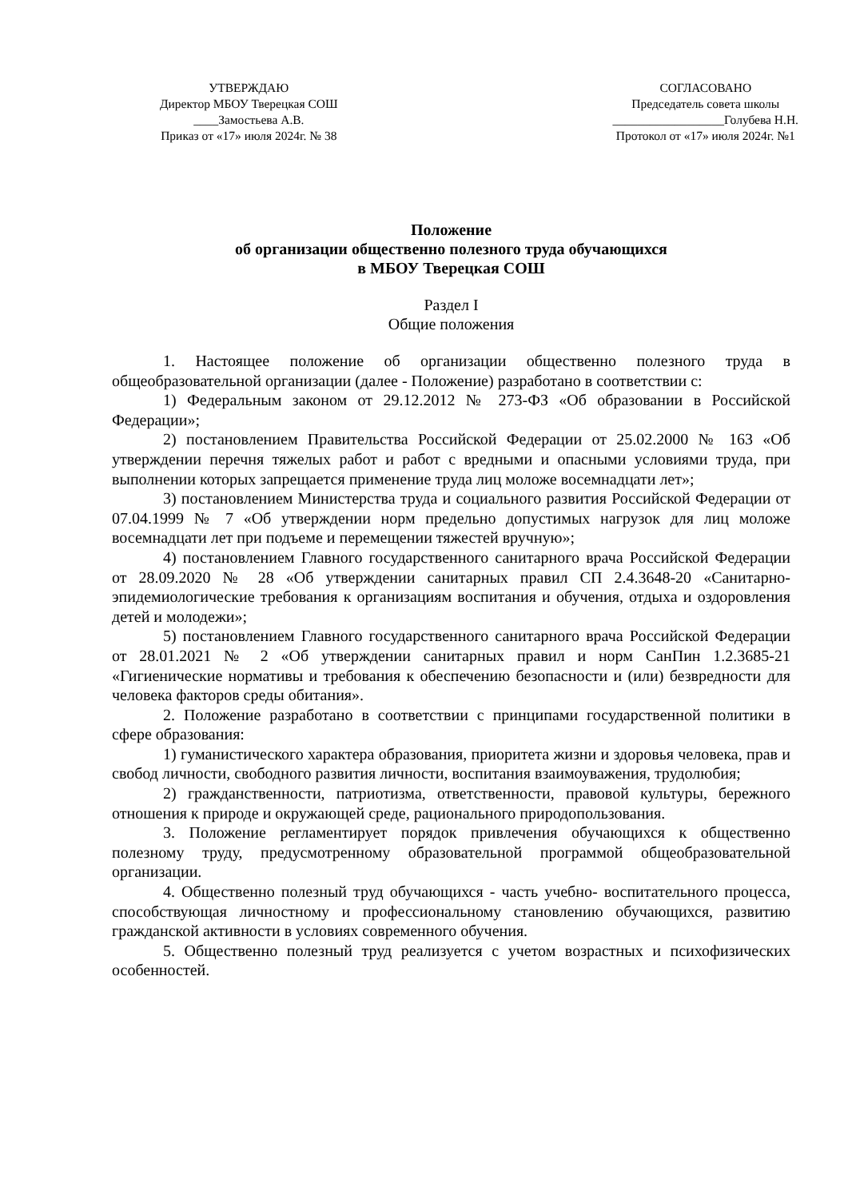УТВЕРЖДАЮ
Директор МБОУ Тверецкая СОШ
____Замостьева А.В.
Приказ от «17» июля 2024г. № 38
СОГЛАСОВАНО
Председатель совета школы
__________________Голубева Н.Н.
Протокол от «17» июля 2024г. №1
Положение
об организации общественно полезного труда обучающихся
в МБОУ Тверецкая СОШ
Раздел I
Общие положения
1. Настоящее положение об организации общественно полезного труда в общеобразовательной организации (далее - Положение) разработано в соответствии с:
1) Федеральным законом от 29.12.2012 № 273-ФЗ «Об образовании в Российской Федерации»;
2) постановлением Правительства Российской Федерации от 25.02.2000 № 163 «Об утверждении перечня тяжелых работ и работ с вредными и опасными условиями труда, при выполнении которых запрещается применение труда лиц моложе восемнадцати лет»;
3) постановлением Министерства труда и социального развития Российской Федерации от 07.04.1999 № 7 «Об утверждении норм предельно допустимых нагрузок для лиц моложе восемнадцати лет при подъеме и перемещении тяжестей вручную»;
4) постановлением Главного государственного санитарного врача Российской Федерации от 28.09.2020 № 28 «Об утверждении санитарных правил СП 2.4.3648-20 «Санитарно-эпидемиологические требования к организациям воспитания и обучения, отдыха и оздоровления детей и молодежи»;
5) постановлением Главного государственного санитарного врача Российской Федерации от 28.01.2021 № 2 «Об утверждении санитарных правил и норм СанПин 1.2.3685-21 «Гигиенические нормативы и требования к обеспечению безопасности и (или) безвредности для человека факторов среды обитания».
2. Положение разработано в соответствии с принципами государственной политики в сфере образования:
1) гуманистического характера образования, приоритета жизни и здоровья человека, прав и свобод личности, свободного развития личности, воспитания взаимоуважения, трудолюбия;
2) гражданственности, патриотизма, ответственности, правовой культуры, бережного отношения к природе и окружающей среде, рационального природопользования.
3. Положение регламентирует порядок привлечения обучающихся к общественно полезному труду, предусмотренному образовательной программой общеобразовательной организации.
4. Общественно полезный труд обучающихся - часть учебно- воспитательного процесса, способствующая личностному и профессиональному становлению обучающихся, развитию гражданской активности в условиях современного обучения.
5. Общественно полезный труд реализуется с учетом возрастных и психофизических особенностей.